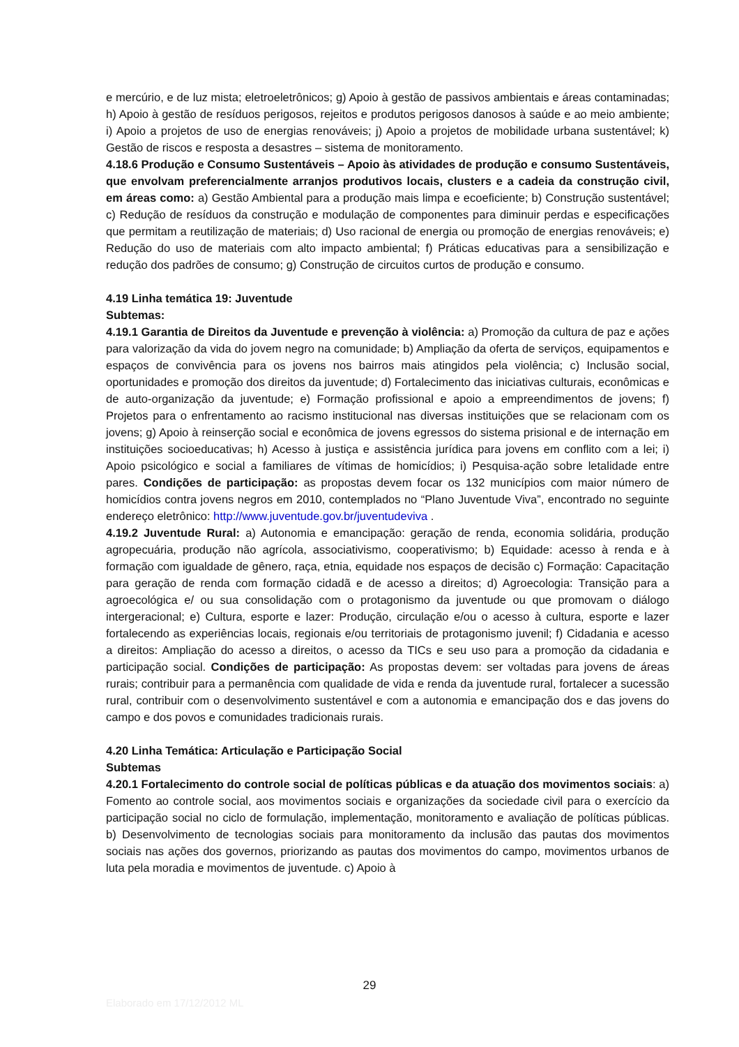e mercúrio, e de luz mista; eletroeletrônicos; g) Apoio à gestão de passivos ambientais e áreas contaminadas; h) Apoio à gestão de resíduos perigosos, rejeitos e produtos perigosos danosos à saúde e ao meio ambiente; i) Apoio a projetos de uso de energias renováveis; j) Apoio a projetos de mobilidade urbana sustentável; k) Gestão de riscos e resposta a desastres – sistema de monitoramento.
4.18.6 Produção e Consumo Sustentáveis – Apoio às atividades de produção e consumo Sustentáveis, que envolvam preferencialmente arranjos produtivos locais, clusters e a cadeia da construção civil, em áreas como: a) Gestão Ambiental para a produção mais limpa e ecoeficiente; b) Construção sustentável; c) Redução de resíduos da construção e modulação de componentes para diminuir perdas e especificações que permitam a reutilização de materiais; d) Uso racional de energia ou promoção de energias renováveis; e) Redução do uso de materiais com alto impacto ambiental; f) Práticas educativas para a sensibilização e redução dos padrões de consumo; g) Construção de circuitos curtos de produção e consumo.
4.19 Linha temática 19: Juventude
Subtemas:
4.19.1 Garantia de Direitos da Juventude e prevenção à violência: a) Promoção da cultura de paz e ações para valorização da vida do jovem negro na comunidade; b) Ampliação da oferta de serviços, equipamentos e espaços de convivência para os jovens nos bairros mais atingidos pela violência; c) Inclusão social, oportunidades e promoção dos direitos da juventude; d) Fortalecimento das iniciativas culturais, econômicas e de auto-organização da juventude; e) Formação profissional e apoio a empreendimentos de jovens; f) Projetos para o enfrentamento ao racismo institucional nas diversas instituições que se relacionam com os jovens; g) Apoio à reinserção social e econômica de jovens egressos do sistema prisional e de internação em instituições socioeducativas; h) Acesso à justiça e assistência jurídica para jovens em conflito com a lei; i) Apoio psicológico e social a familiares de vítimas de homicídios; i) Pesquisa-ação sobre letalidade entre pares. Condições de participação: as propostas devem focar os 132 municípios com maior número de homicídios contra jovens negros em 2010, contemplados no “Plano Juventude Viva”, encontrado no seguinte endereço eletrônico: http://www.juventude.gov.br/juventudeviva .
4.19.2 Juventude Rural: a) Autonomia e emancipação: geração de renda, economia solidária, produção agropecuária, produção não agrícola, associativismo, cooperativismo; b) Equidade: acesso à renda e à formação com igualdade de gênero, raça, etnia, equidade nos espaços de decisão c) Formação: Capacitação para geração de renda com formação cidadã e de acesso a direitos; d) Agroecologia: Transição para a agroecológica e/ ou sua consolidação com o protagonismo da juventude ou que promovam o diálogo intergeracional; e) Cultura, esporte e lazer: Produção, circulação e/ou o acesso à cultura, esporte e lazer fortalecendo as experiências locais, regionais e/ou territoriais de protagonismo juvenil; f) Cidadania e acesso a direitos: Ampliação do acesso a direitos, o acesso da TICs e seu uso para a promoção da cidadania e participação social. Condições de participação: As propostas devem: ser voltadas para jovens de áreas rurais; contribuir para a permanência com qualidade de vida e renda da juventude rural, fortalecer a sucessão rural, contribuir com o desenvolvimento sustentável e com a autonomia e emancipação dos e das jovens do campo e dos povos e comunidades tradicionais rurais.
4.20 Linha Temática: Articulação e Participação Social
Subtemas
4.20.1 Fortalecimento do controle social de políticas públicas e da atuação dos movimentos sociais: a) Fomento ao controle social, aos movimentos sociais e organizações da sociedade civil para o exercício da participação social no ciclo de formulação, implementação, monitoramento e avaliação de políticas públicas. b) Desenvolvimento de tecnologias sociais para monitoramento da inclusão das pautas dos movimentos sociais nas ações dos governos, priorizando as pautas dos movimentos do campo, movimentos urbanos de luta pela moradia e movimentos de juventude. c) Apoio à
29
Elaborado em 17/12/2012 ML